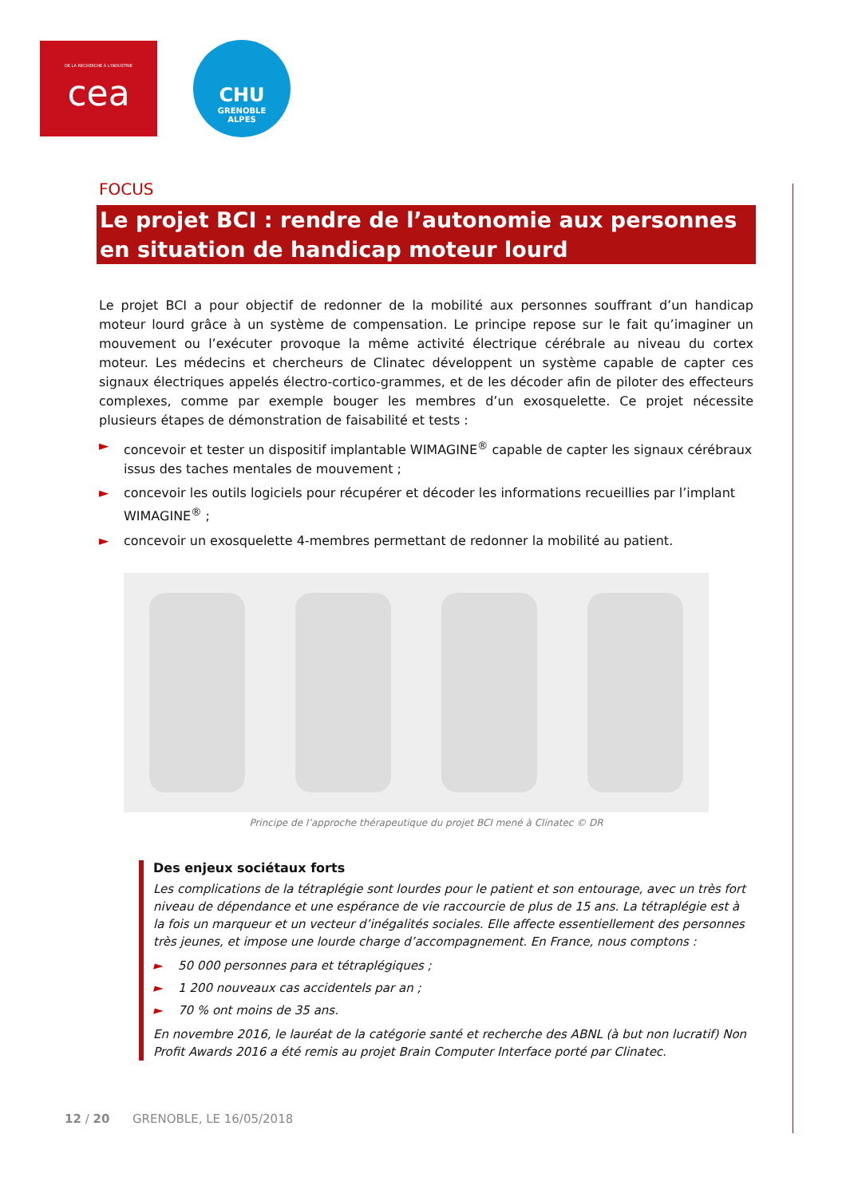DE LA RECHERCHE À L'INDUSTRIE
cea
CHU
GRENOBLE
ALPES
FOCUS
Le projet BCI : rendre de l’autonomie aux personnes en situation de handicap moteur lourd
Le projet BCI a pour objectif de redonner de la mobilité aux personnes souffrant d’un handicap moteur lourd grâce à un système de compensation. Le principe repose sur le fait qu’imaginer un mouvement ou l’exécuter provoque la même activité électrique cérébrale au niveau du cortex moteur. Les médecins et chercheurs de Clinatec développent un système capable de capter ces signaux électriques appelés électro-cortico-grammes, et de les décoder afin de piloter des effecteurs complexes, comme par exemple bouger les membres d’un exosquelette. Ce projet nécessite plusieurs étapes de démonstration de faisabilité et tests :
► concevoir et tester un dispositif implantable WIMAGINE<sup>®</sup> capable de capter les signaux cérébraux issus des taches mentales de mouvement ;
► concevoir les outils logiciels pour récupérer et décoder les informations recueillies par l’implant WIMAGINE<sup>®</sup> ;
► concevoir un exosquelette 4-membres permettant de redonner la mobilité au patient.
Principe de l’approche thérapeutique du projet BCI mené à Clinatec © DR
Des enjeux sociétaux forts
Les complications de la tétraplégie sont lourdes pour le patient et son entourage, avec un très fort niveau de dépendance et une espérance de vie raccourcie de plus de 15 ans. La tétraplégie est à la fois un marqueur et un vecteur d’inégalités sociales. Elle affecte essentiellement des personnes très jeunes, et impose une lourde charge d’accompagnement. En France, nous comptons :
► 50 000 personnes para et tétraplégiques ;
► 1 200 nouveaux cas accidentels par an ;
► 70 % ont moins de 35 ans.
En novembre 2016, le lauréat de la catégorie santé et recherche des ABNL (à but non lucratif) Non Profit Awards 2016 a été remis au projet Brain Computer Interface porté par Clinatec.
12 / 20 GRENOBLE, LE 16/05/2018